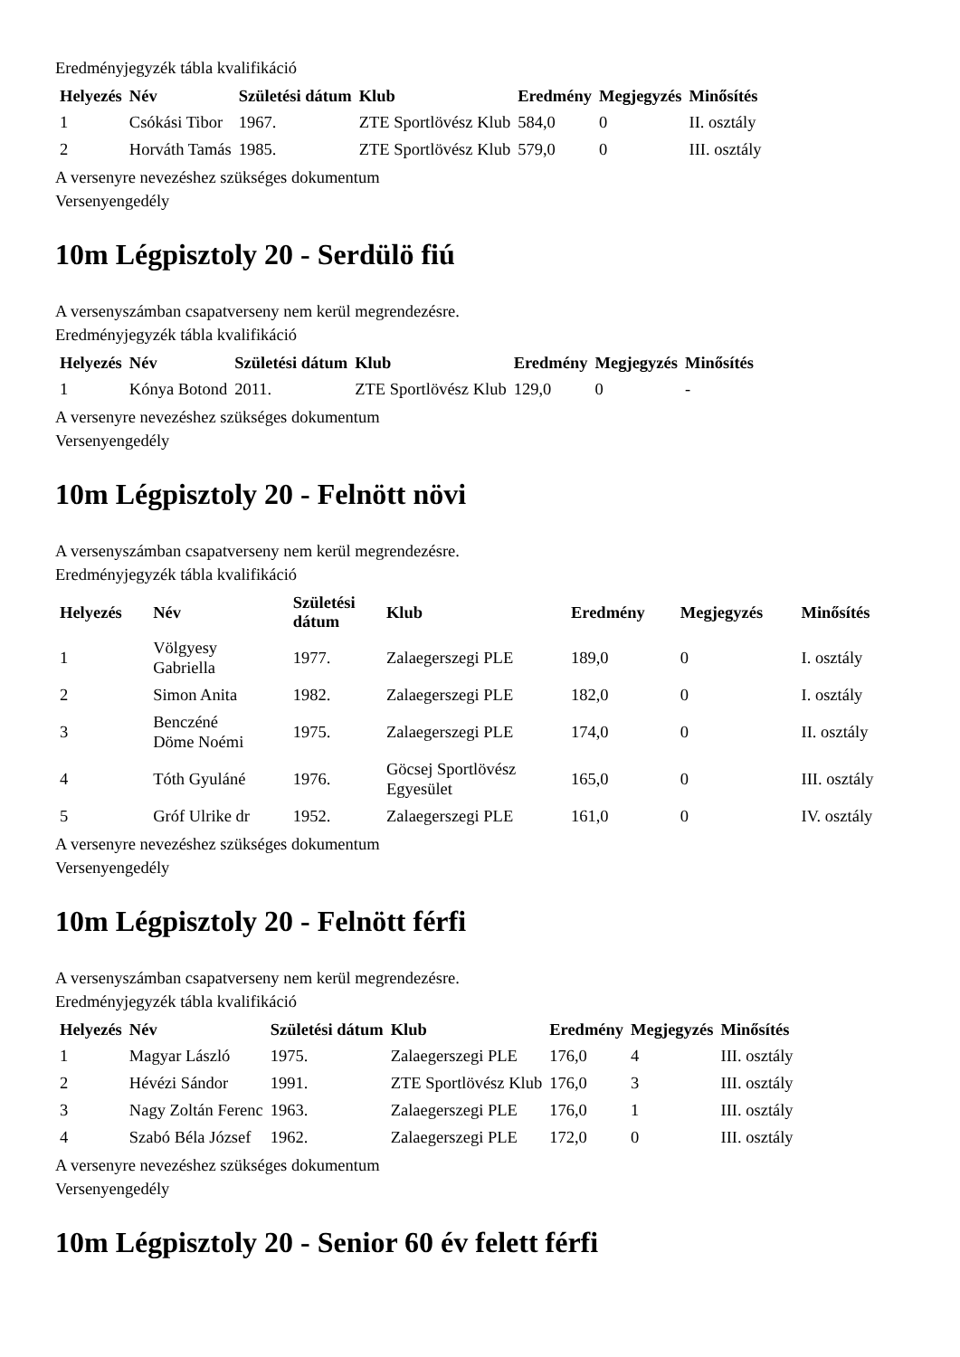Eredményjegyzék tábla kvalifikáció
| Helyezés | Név | Születési dátum | Klub | Eredmény | Megjegyzés | Minősítés |
| --- | --- | --- | --- | --- | --- | --- |
| 1 | Csókási Tibor | 1967. | ZTE Sportlövész Klub | 584,0 | 0 | II. osztály |
| 2 | Horváth Tamás | 1985. | ZTE Sportlövész Klub | 579,0 | 0 | III. osztály |
A versenyre nevezéshez szükséges dokumentum
Versenyengedély
10m Légpisztoly 20 - Serdülö fiú
A versenyszámban csapatverseny nem kerül megrendezésre.
Eredményjegyzék tábla kvalifikáció
| Helyezés | Név | Születési dátum | Klub | Eredmény | Megjegyzés | Minősítés |
| --- | --- | --- | --- | --- | --- | --- |
| 1 | Kónya Botond | 2011. | ZTE Sportlövész Klub | 129,0 | 0 | - |
A versenyre nevezéshez szükséges dokumentum
Versenyengedély
10m Légpisztoly 20 - Felnött növi
A versenyszámban csapatverseny nem kerül megrendezésre.
Eredményjegyzék tábla kvalifikáció
| Helyezés | Név | Születési dátum | Klub | Eredmény | Megjegyzés | Minősítés |
| --- | --- | --- | --- | --- | --- | --- |
| 1 | Völgyesy Gabriella | 1977. | Zalaegerszegi PLE | 189,0 | 0 | I. osztály |
| 2 | Simon Anita | 1982. | Zalaegerszegi PLE | 182,0 | 0 | I. osztály |
| 3 | Benczéné Döme Noémi | 1975. | Zalaegerszegi PLE | 174,0 | 0 | II. osztály |
| 4 | Tóth Gyuláné | 1976. | Göcsej Sportlövész Egyesület | 165,0 | 0 | III. osztály |
| 5 | Gróf Ulrike dr | 1952. | Zalaegerszegi PLE | 161,0 | 0 | IV. osztály |
A versenyre nevezéshez szükséges dokumentum
Versenyengedély
10m Légpisztoly 20 - Felnött férfi
A versenyszámban csapatverseny nem kerül megrendezésre.
Eredményjegyzék tábla kvalifikáció
| Helyezés | Név | Születési dátum | Klub | Eredmény | Megjegyzés | Minősítés |
| --- | --- | --- | --- | --- | --- | --- |
| 1 | Magyar László | 1975. | Zalaegerszegi PLE | 176,0 | 4 | III. osztály |
| 2 | Hévézi Sándor | 1991. | ZTE Sportlövész Klub | 176,0 | 3 | III. osztály |
| 3 | Nagy Zoltán Ferenc | 1963. | Zalaegerszegi PLE | 176,0 | 1 | III. osztály |
| 4 | Szabó Béla József | 1962. | Zalaegerszegi PLE | 172,0 | 0 | III. osztály |
A versenyre nevezéshez szükséges dokumentum
Versenyengedély
10m Légpisztoly 20 - Senior 60 év felett férfi